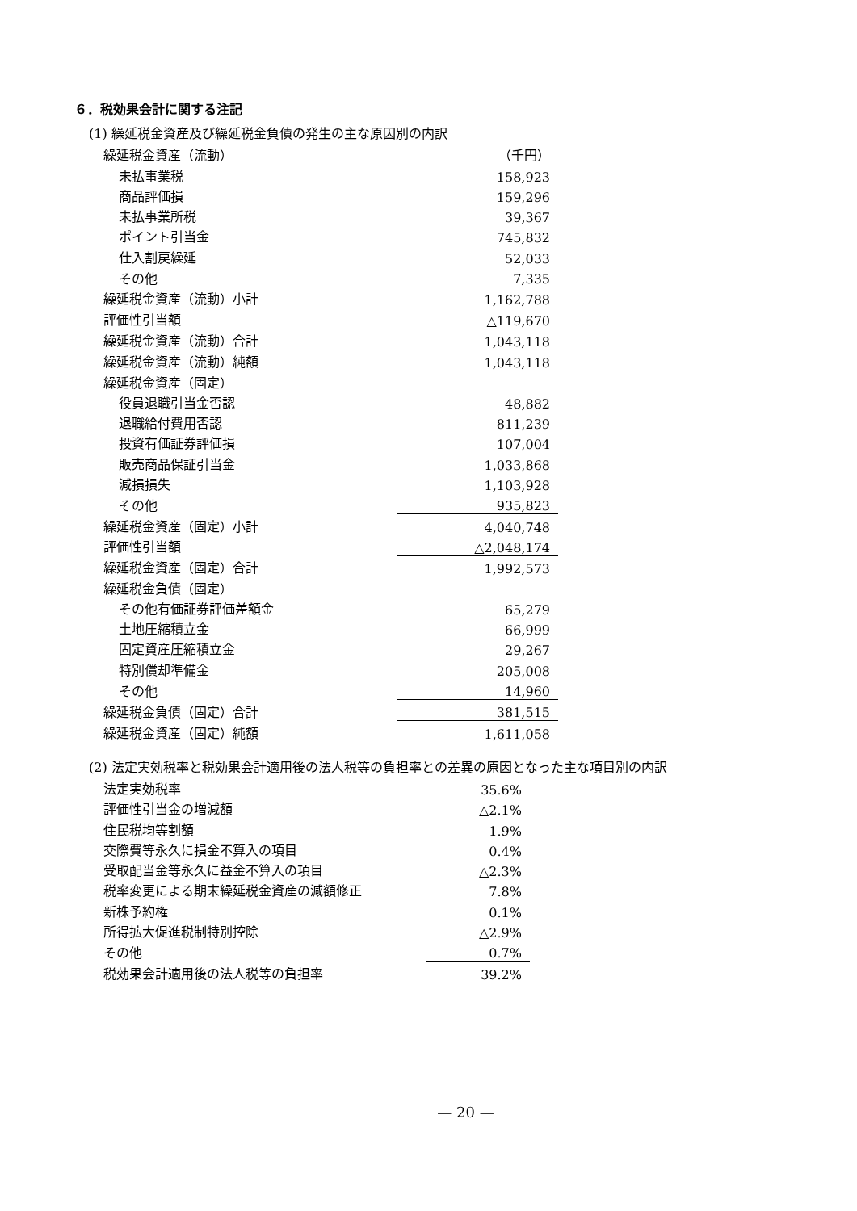６．税効果会計に関する注記
(1) 繰延税金資産及び繰延税金負債の発生の主な原因別の内訳
| 繰延税金資産（流動） | （千円） |
| 未払事業税 | 158,923 |
| 商品評価損 | 159,296 |
| 未払事業所税 | 39,367 |
| ポイント引当金 | 745,832 |
| 仕入割戻繰延 | 52,033 |
| その他 | 7,335 |
| 繰延税金資産（流動）小計 | 1,162,788 |
| 評価性引当額 | △119,670 |
| 繰延税金資産（流動）合計 | 1,043,118 |
| 繰延税金資産（流動）純額 | 1,043,118 |
| 繰延税金資産（固定） | |
| 役員退職引当金否認 | 48,882 |
| 退職給付費用否認 | 811,239 |
| 投資有価証券評価損 | 107,004 |
| 販売商品保証引当金 | 1,033,868 |
| 減損損失 | 1,103,928 |
| その他 | 935,823 |
| 繰延税金資産（固定）小計 | 4,040,748 |
| 評価性引当額 | △2,048,174 |
| 繰延税金資産（固定）合計 | 1,992,573 |
| 繰延税金負債（固定） | |
| その他有価証券評価差額金 | 65,279 |
| 土地圧縮積立金 | 66,999 |
| 固定資産圧縮積立金 | 29,267 |
| 特別償却準備金 | 205,008 |
| その他 | 14,960 |
| 繰延税金負債（固定）合計 | 381,515 |
| 繰延税金資産（固定）純額 | 1,611,058 |
(2) 法定実効税率と税効果会計適用後の法人税等の負担率との差異の原因となった主な項目別の内訳
| 法定実効税率 | 35.6% |
| 評価性引当金の増減額 | △2.1% |
| 住民税均等割額 | 1.9% |
| 交際費等永久に損金不算入の項目 | 0.4% |
| 受取配当金等永久に益金不算入の項目 | △2.3% |
| 税率変更による期末繰延税金資産の減額修正 | 7.8% |
| 新株予約権 | 0.1% |
| 所得拡大促進税制特別控除 | △2.9% |
| その他 | 0.7% |
| 税効果会計適用後の法人税等の負担率 | 39.2% |
— 20 —